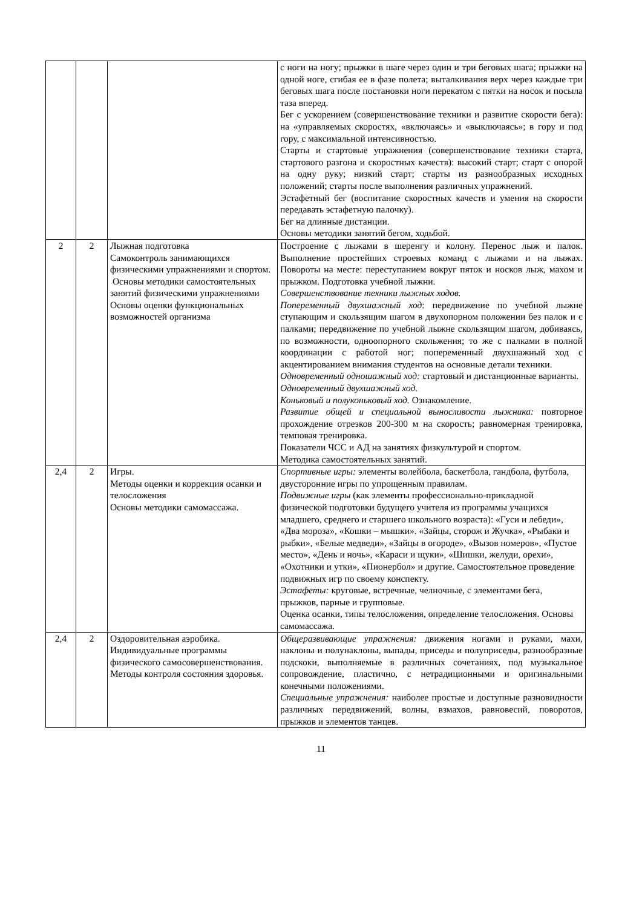| | | | с ноги на ногу; прыжки в шаге через один и три беговых шага; прыжки на одной ноге, сгибая ее в фазе полета; выталкивания верх через каждые три беговых шага после постановки ноги перекатом с пятки на носок и посыла таза вперед. Бег с ускорением (совершенствование техники и развитие скорости бега): на «управляемых скоростях, «включаясь» и «выключаясь»; в гору и под гору, с максимальной интенсивностью. Старты и стартовые упражнения (совершенствование техники старта, стартового разгона и скоростных качеств): высокий старт; старт с опорой на одну руку; низкий старт; старты из разнообразных исходных положений; старты после выполнения различных упражнений. Эстафетный бег (воспитание скоростных качеств и умения на скорости передавать эстафетную палочку). Бег на длинные дистанции. Основы методики занятий бегом, ходьбой. |
| 2 | 2 | Лыжная подготовка Самоконтроль занимающихся физическими упражнениями и спортом. Основы методики самостоятельных занятий физическими упражнениями Основы оценки функциональных возможностей организма | Построение с лыжами в шеренгу и колону. Перенос лыж и палок. Выполнение простейших строевых команд с лыжами и на лыжах. Повороты на месте: переступанием вокруг пяток и носков лыж, махом и прыжком. Подготовка учебной лыжни. Совершенствование техники лыжных ходов. Попеременный двухшажный ход : передвижение по учебной лыжне ступающим и скользящим шагом в двухопорном положении без палок и с палками; передвижение по учебной лыжне скользящим шагом, добиваясь, по возможности, одноопорного скольжения; то же с палками в полной координации с работой ног; попеременный двухшажный ход с акцентированием внимания студентов на основные детали техники. Одновременный одношажный ход: стартовый и дистанционные варианты. Одновременный двухшажный ход. Коньковый и полуконьковый ход. Ознакомление. Развитие общей и специальной выносливости лыжника: повторное прохождение отрезков 200-300 м на скорость; равномерная тренировка, темповая тренировка. Показатели ЧСС и АД на занятиях физкультурой и спортом. Методика самостоятельных занятий. |
| 2,4 | 2 | Игры. Методы оценки и коррекция осанки и телосложения Основы методики самомассажа. | Спортивные игры: элементы волейбола, баскетбола, гандбола, футбола, двусторонние игры по упрощенным правилам. Подвижные игры (как элементы профессионально-прикладной физической подготовки будущего учителя из программы учащихся младшего, среднего и старшего школьного возраста): «Гуси и лебеди», «Два мороза», «Кошки – мышки». «Зайцы, сторож и Жучка», «Рыбаки и рыбки», «Белые медведи», «Зайцы в огороде», «Вызов номеров», «Пустое место», «День и ночь», «Караси и щуки», «Шишки, желуди, орехи», «Охотники и утки», «Пионербол» и другие. Самостоятельное проведение подвижных игр по своему конспекту. Эстафеты: круговые, встречные, челночные, с элементами бега, прыжков, парные и групповые. Оценка осанки, типы телосложения, определение телосложения. Основы самомассажа. |
| 2,4 | 2 | Оздоровительная аэробика. Индивидуальные программы физического самосовершенствования. Методы контроля состояния здоровья. | Общеразвивающие упражнения: движения ногами и руками, махи, наклоны и полунаклоны, выпады, приседы и полуприседы, разнообразные подскоки, выполняемые в различных сочетаниях, под музыкальное сопровождение, пластично, с нетрадиционными и оригинальными конечными положениями. Специальные упражнения: наиболее простые и доступные разновидности различных передвижений, волны, взмахов, равновесий, поворотов, прыжков и элементов танцев. |
11